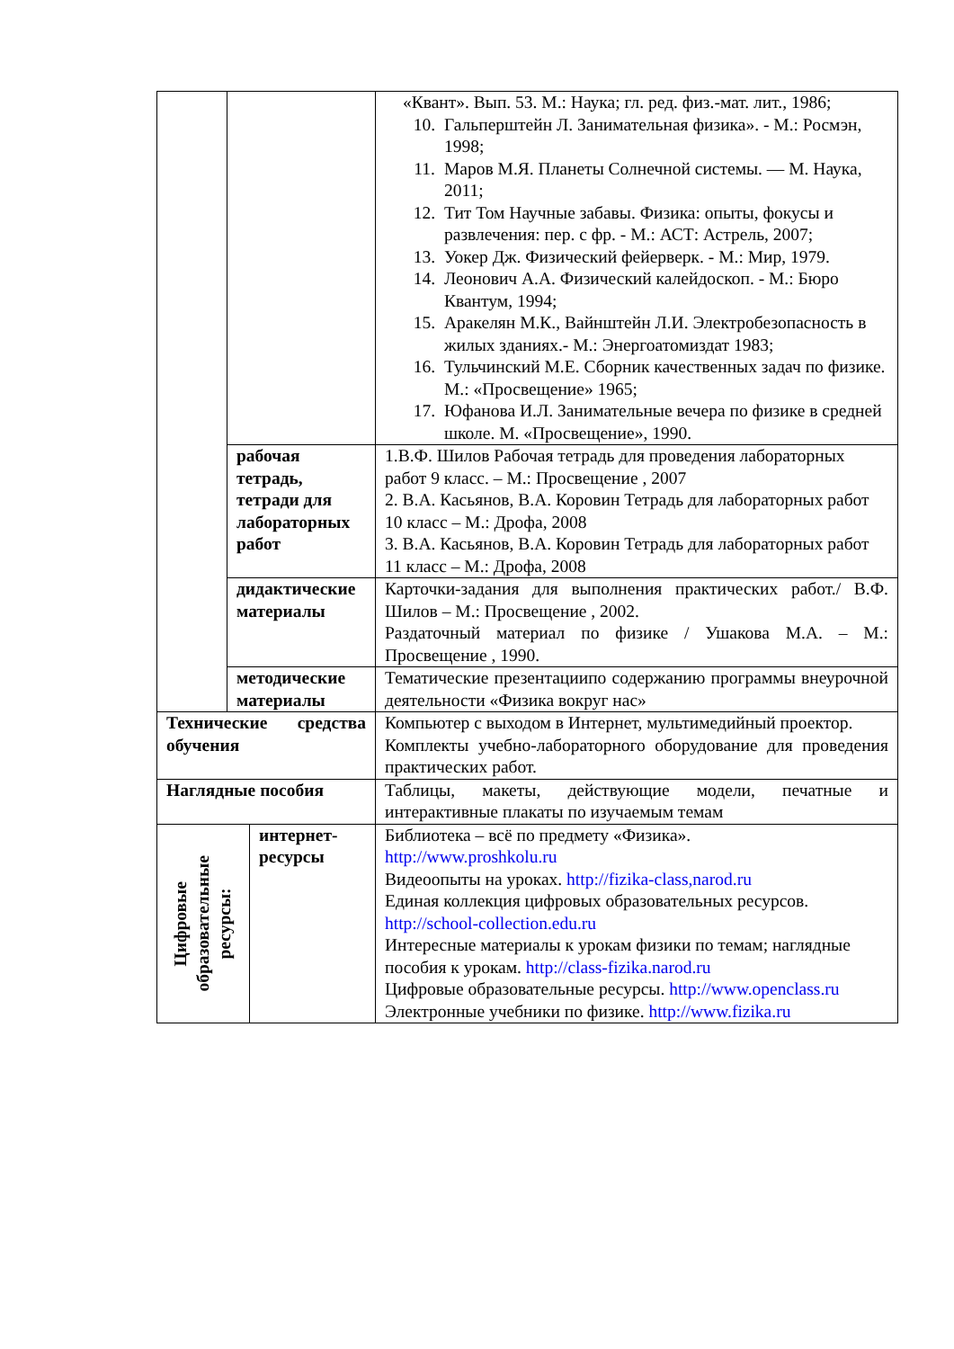| | | | «Квант». Вып. 53. М.: Наука; гл. ред. физ.-мат. лит., 1986; 10. Гальперштейн Л. Занимательная физика». - М.: Росмэн, 1998; 11. Маров М.Я. Планеты Солнечной системы. — М. Наука, 2011; 12. Тит Том Научные забавы. Физика: опыты, фокусы и развлечения: пер. с фр. - М.: АСТ: Астрель, 2007; 13. Уокер Дж. Физический фейерверк. - М.: Мир, 1979. 14. Леонович А.А. Физический калейдоскоп. - М.: Бюро Квантум, 1994; 15. Аракелян М.К., Вайнштейн Л.И. Электробезопасность в жилых зданиях.- М.: Энергоатомиздат 1983; 16. Тульчинский М.Е. Сборник качественных задач по физике. М.: «Просвещение» 1965; 17. Юфанова И.Л. Занимательные вечера по физике в средней школе. М. «Просвещение», 1990. |
| | рабочая тетрадь, тетради для лабораторных работ | | 1.В.Ф. Шилов Рабочая тетрадь для проведения лабораторных работ 9 класс. – М.: Просвещение , 2007 2. В.А. Касьянов, В.А. Коровин Тетрадь для лабораторных работ 10 класс – М.: Дрофа, 2008 3. В.А. Касьянов, В.А. Коровин Тетрадь для лабораторных работ 11 класс – М.: Дрофа, 2008 |
| | дидактические материалы | | Карточки-задания для выполнения практических работ./ В.Ф. Шилов – М.: Просвещение , 2002. Раздаточный материал по физике / Ушакова М.А. – М.: Просвещение , 1990. |
| | методические материалы | | Тематические презентациипо содержанию программы внеурочной деятельности «Физика вокруг нас» |
| Технические средства обучения | | | Компьютер с выходом в Интернет, мультимедийный проектор. Комплекты учебно-лабораторного оборудование для проведения практических работ. |
| Наглядные пособия | | | Таблицы, макеты, действующие модели, печатные и интерактивные плакаты по изучаемым темам |
| Цифровые образовательные ресурсы: | | интернет-ресурсы | Библиотека – всё по предмету «Физика». http://www.proshkolu.ru Видеоопыты на уроках. http://fizika-class,narod.ru Единая коллекция цифровых образовательных ресурсов. http://school-collection.edu.ru Интересные материалы к урокам физики по темам; наглядные пособия к урокам. http://class-fizika.narod.ru Цифровые образовательные ресурсы. http://www.openclass.ru Электронные учебники по физике. http://www.fizika.ru |